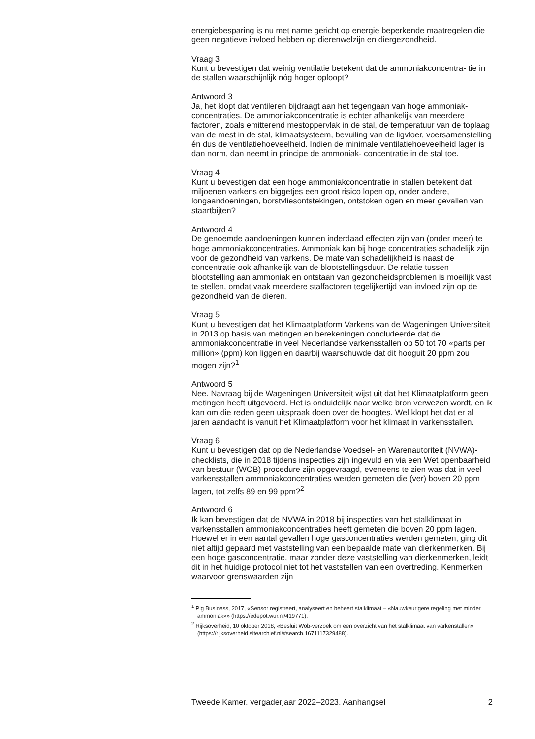energiebesparing is nu met name gericht op energie beperkende maatregelen die geen negatieve invloed hebben op dierenwelzijn en diergezondheid.
Vraag 3
Kunt u bevestigen dat weinig ventilatie betekent dat de ammoniakconcentra- tie in de stallen waarschijnlijk nóg hoger oploopt?
Antwoord 3
Ja, het klopt dat ventileren bijdraagt aan het tegengaan van hoge ammoniak- concentraties. De ammoniakconcentratie is echter afhankelijk van meerdere factoren, zoals emitterend mestoppervlak in de stal, de temperatuur van de toplaag van de mest in de stal, klimaatsysteem, bevuiling van de ligvloer, voersamenstelling én dus de ventilatiehoeveelheid. Indien de minimale ventilatiehoeveelheid lager is dan norm, dan neemt in principe de ammoniak- concentratie in de stal toe.
Vraag 4
Kunt u bevestigen dat een hoge ammoniakconcentratie in stallen betekent dat miljoenen varkens en biggetjes een groot risico lopen op, onder andere, longaandoeningen, borstvliesontstekingen, ontstoken ogen en meer gevallen van staartbijten?
Antwoord 4
De genoemde aandoeningen kunnen inderdaad effecten zijn van (onder meer) te hoge ammoniakconcentraties. Ammoniak kan bij hoge concentraties schadelijk zijn voor de gezondheid van varkens. De mate van schadelijkheid is naast de concentratie ook afhankelijk van de blootstellingsduur. De relatie tussen blootstelling aan ammoniak en ontstaan van gezondheidsproblemen is moeilijk vast te stellen, omdat vaak meerdere stalfactoren tegelijkertijd van invloed zijn op de gezondheid van de dieren.
Vraag 5
Kunt u bevestigen dat het Klimaatplatform Varkens van de Wageningen Universiteit in 2013 op basis van metingen en berekeningen concludeerde dat de ammoniakconcentratie in veel Nederlandse varkensstallen op 50 tot 70 «parts per million» (ppm) kon liggen en daarbij waarschuwde dat dit hooguit 20 ppm zou mogen zijn?<sup>1</sup>
Antwoord 5
Nee. Navraag bij de Wageningen Universiteit wijst uit dat het Klimaatplatform geen metingen heeft uitgevoerd. Het is onduidelijk naar welke bron verwezen wordt, en ik kan om die reden geen uitspraak doen over de hoogtes. Wel klopt het dat er al jaren aandacht is vanuit het Klimaatplatform voor het klimaat in varkensstallen.
Vraag 6
Kunt u bevestigen dat op de Nederlandse Voedsel- en Warenautoriteit (NVWA)-checklists, die in 2018 tijdens inspecties zijn ingevuld en via een Wet openbaarheid van bestuur (WOB)-procedure zijn opgevraagd, eveneens te zien was dat in veel varkensstallen ammoniakconcentraties werden gemeten die (ver) boven 20 ppm lagen, tot zelfs 89 en 99 ppm?<sup>2</sup>
Antwoord 6
Ik kan bevestigen dat de NVWA in 2018 bij inspecties van het stalklimaat in varkensstallen ammoniakconcentraties heeft gemeten die boven 20 ppm lagen. Hoewel er in een aantal gevallen hoge gasconcentraties werden gemeten, ging dit niet altijd gepaard met vaststelling van een bepaalde mate van dierkenmerken. Bij een hoge gasconcentratie, maar zonder deze vaststelling van dierkenmerken, leidt dit in het huidige protocol niet tot het vaststellen van een overtreding. Kenmerken waarvoor grenswaarden zijn
<sup>1</sup> Pig Business, 2017, «Sensor registreert, analyseert en beheert stalklimaat – «Nauwkeurigere regeling met minder ammoniak»» (https://edepot.wur.nl/419771).
<sup>2</sup> Rijksoverheid, 10 oktober 2018, «Besluit Wob-verzoek om een overzicht van het stalklimaat van varkenstallen» (https://rijksoverheid.sitearchief.nl/#search.1671117329488).
Tweede Kamer, vergaderjaar 2022–2023, Aanhangsel 2